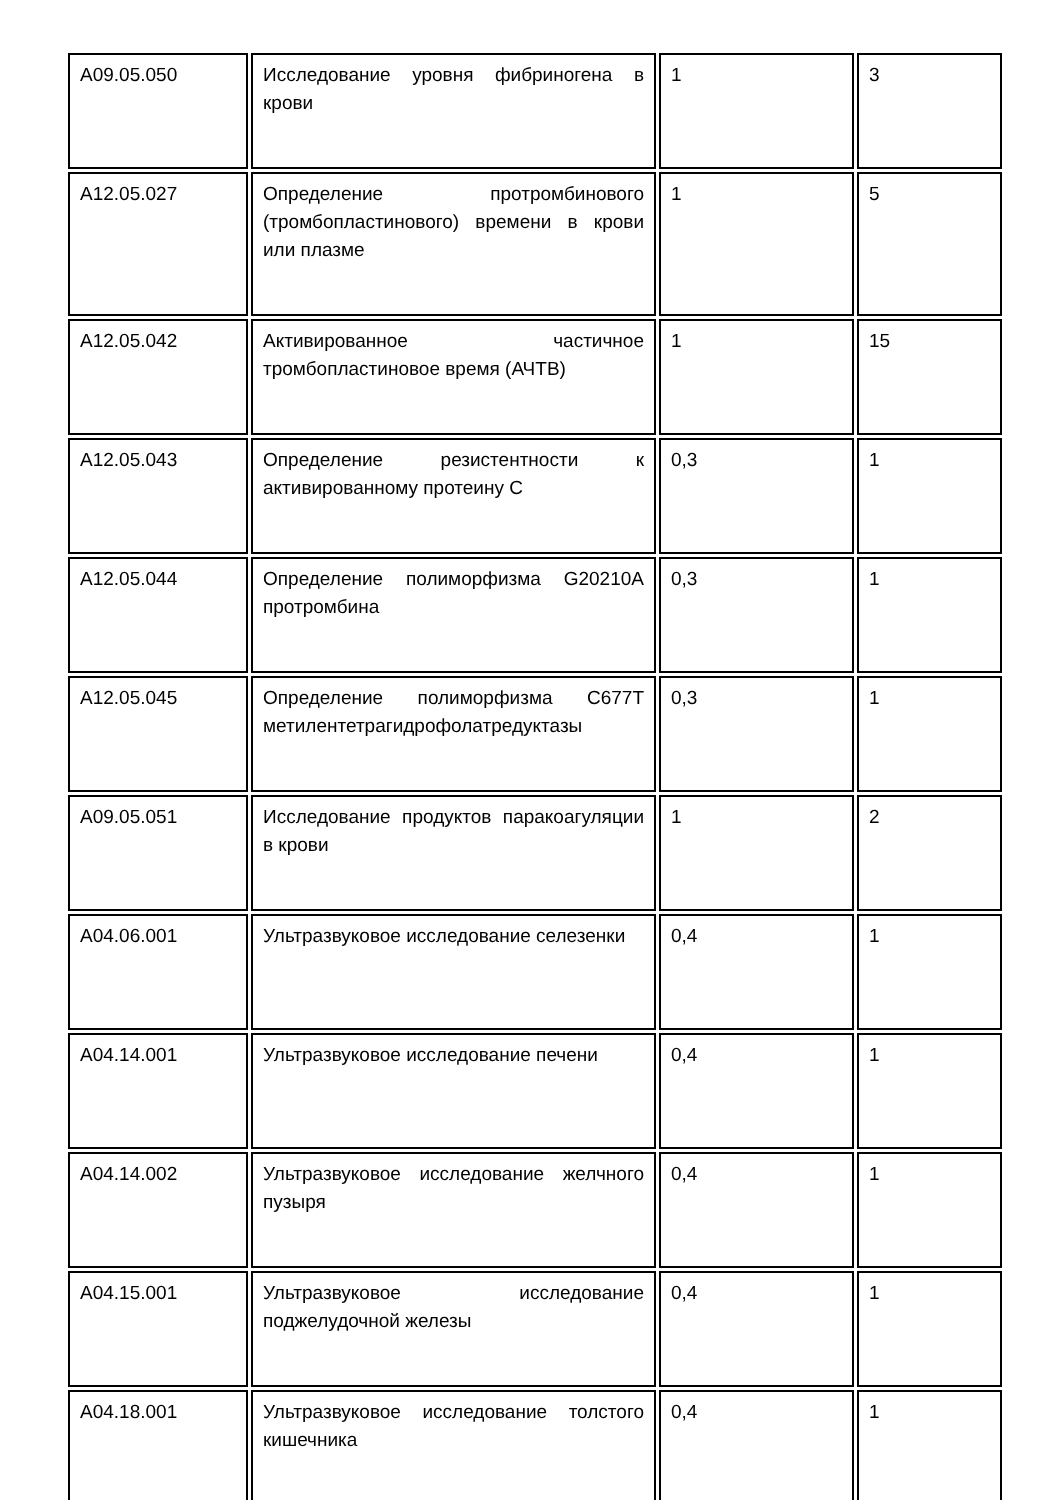| A09.05.050 | Исследование уровня фибриногена в крови | 1 | 3 |
| A12.05.027 | Определение протромбинового (тромбопластинового) времени в крови или плазме | 1 | 5 |
| A12.05.042 | Активированное частичное тромбопластиновое время (АЧТВ) | 1 | 15 |
| A12.05.043 | Определение резистентности к активированному протеину C | 0,3 | 1 |
| A12.05.044 | Определение полиморфизма G20210A протромбина | 0,3 | 1 |
| A12.05.045 | Определение полиморфизма C677T метилентетрагидрофолатредуктазы | 0,3 | 1 |
| A09.05.051 | Исследование продуктов паракоагуляции в крови | 1 | 2 |
| A04.06.001 | Ультразвуковое исследование селезенки | 0,4 | 1 |
| A04.14.001 | Ультразвуковое исследование печени | 0,4 | 1 |
| A04.14.002 | Ультразвуковое исследование желчного пузыря | 0,4 | 1 |
| A04.15.001 | Ультразвуковое исследование поджелудочной железы | 0,4 | 1 |
| A04.18.001 | Ультразвуковое исследование толстого кишечника | 0,4 | 1 |